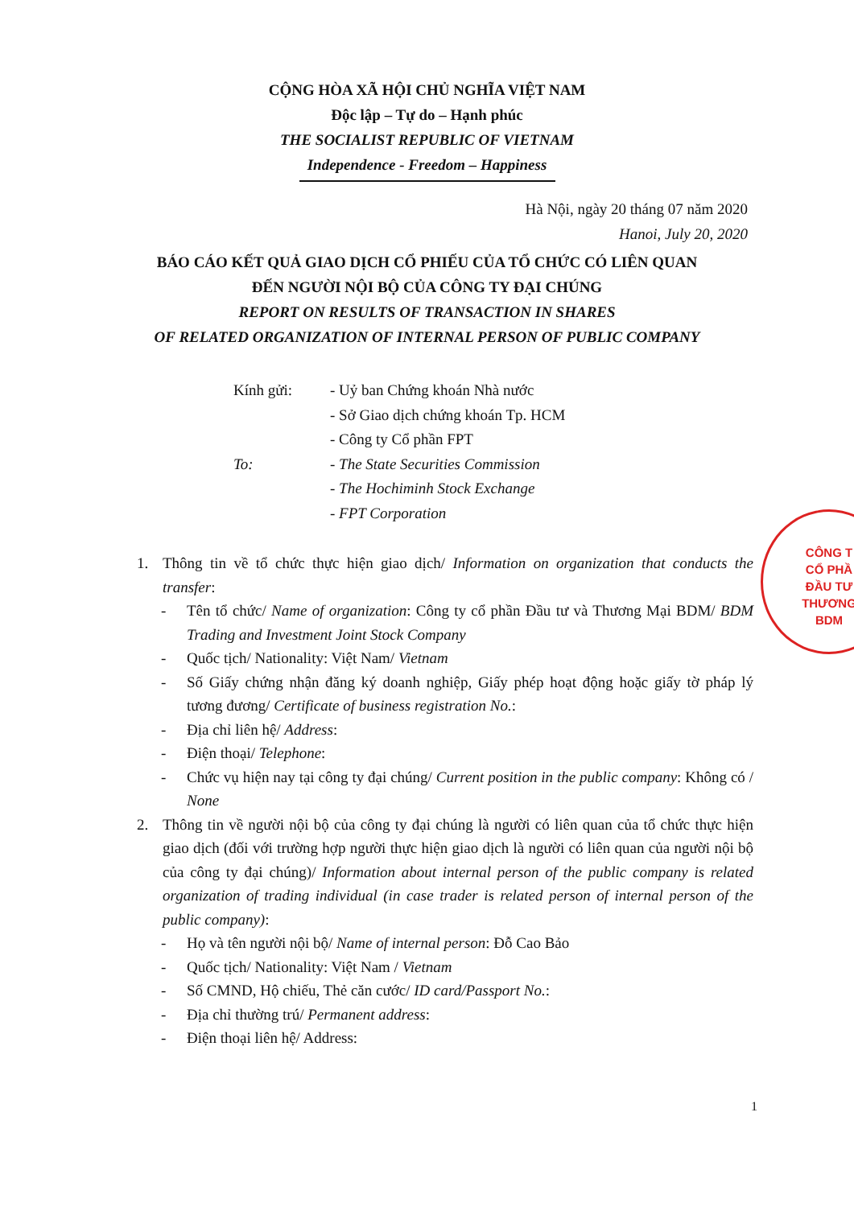CỘNG HÒA XÃ HỘI CHỦ NGHĨA VIỆT NAM
Độc lập – Tự do – Hạnh phúc
THE SOCIALIST REPUBLIC OF VIETNAM
Independence - Freedom – Happiness
Hà Nội, ngày 20 tháng 07 năm 2020
Hanoi, July 20, 2020
BÁO CÁO KẾT QUẢ GIAO DỊCH CỔ PHIẾU CỦA TỔ CHỨC CÓ LIÊN QUAN
ĐẾN NGƯỜI NỘI BỘ CỦA CÔNG TY ĐẠI CHÚNG
REPORT ON RESULTS OF TRANSACTION IN SHARES
OF RELATED ORGANIZATION OF INTERNAL PERSON OF PUBLIC COMPANY
Kính gửi:
- Uỷ ban Chứng khoán Nhà nước
- Sở Giao dịch chứng khoán Tp. HCM
- Công ty Cổ phần FPT
To:
- The State Securities Commission
- The Hochiminh Stock Exchange
- FPT Corporation
1. Thông tin về tổ chức thực hiện giao dịch/ Information on organization that conducts the transfer:
- Tên tổ chức/ Name of organization: Công ty cổ phần Đầu tư và Thương Mại BDM/ BDM Trading and Investment Joint Stock Company
- Quốc tịch/ Nationality: Việt Nam/ Vietnam
- Số Giấy chứng nhận đăng ký doanh nghiệp, Giấy phép hoạt động hoặc giấy tờ pháp lý tương đương/ Certificate of business registration No.:
- Địa chỉ liên hệ/ Address:
- Điện thoại/ Telephone:
- Chức vụ hiện nay tại công ty đại chúng/ Current position in the public company: Không có / None
2. Thông tin về người nội bộ của công ty đại chúng là người có liên quan của tổ chức thực hiện giao dịch (đối với trường hợp người thực hiện giao dịch là người có liên quan của người nội bộ của công ty đại chúng)/ Information about internal person of the public company is related organization of trading individual (in case trader is related person of internal person of the public company):
- Họ và tên người nội bộ/ Name of internal person: Đỗ Cao Bảo
- Quốc tịch/ Nationality: Việt Nam / Vietnam
- Số CMND, Hộ chiếu, Thẻ căn cước/ ID card/Passport No.:
- Địa chỉ thường trú/ Permanent address:
- Điện thoại liên hệ/ Address:
CÔNG T
CỔ PHẦ
ĐẦU TƯ
THƯƠNG
BDM
1